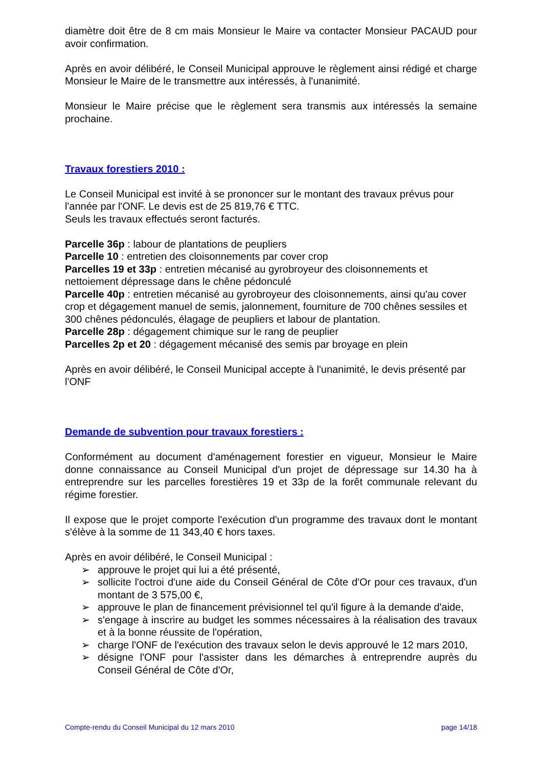diamètre doit être de 8 cm mais Monsieur le Maire va contacter Monsieur PACAUD pour avoir confirmation.
Après en avoir délibéré, le Conseil Municipal approuve le règlement ainsi rédigé et charge Monsieur le Maire de le transmettre aux intéressés, à l'unanimité.
Monsieur le Maire précise que le règlement sera transmis aux intéressés la semaine prochaine.
Travaux forestiers 2010 :
Le Conseil Municipal est invité à se prononcer sur le montant des travaux prévus pour l'année par l'ONF. Le devis est de 25 819,76 € TTC.
Seuls les travaux effectués seront facturés.
Parcelle 36p : labour de plantations de peupliers
Parcelle 10 : entretien des cloisonnements par cover crop
Parcelles 19 et 33p : entretien mécanisé au gyrobroyeur des cloisonnements et nettoiement dépressage dans le chêne pédonculé
Parcelle 40p : entretien mécanisé au gyrobroyeur des cloisonnements, ainsi qu'au cover crop et dégagement manuel de semis, jalonnement, fourniture de 700 chênes sessiles et 300 chênes pédonculés, élagage de peupliers et labour de plantation.
Parcelle 28p : dégagement chimique sur le rang de peuplier
Parcelles 2p et 20 : dégagement mécanisé des semis par broyage en plein
Après en avoir délibéré, le Conseil Municipal accepte à l'unanimité, le devis présenté par l'ONF
Demande de subvention pour travaux forestiers :
Conformément au document d'aménagement forestier en vigueur, Monsieur le Maire donne connaissance au Conseil Municipal d'un projet de dépressage sur 14.30 ha à entreprendre sur les parcelles forestières 19 et 33p de la forêt communale relevant du régime forestier.
Il expose que le projet comporte l'exécution d'un programme des travaux dont le montant s'élève à la somme de 11 343,40 € hors taxes.
Après en avoir délibéré, le Conseil Municipal :
➢ approuve le projet qui lui a été présenté,
➢ sollicite l'octroi d'une aide du Conseil Général de Côte d'Or pour ces travaux, d'un montant de 3 575,00 €,
➢ approuve le plan de financement prévisionnel tel qu'il figure à la demande d'aide,
➢ s'engage à inscrire au budget les sommes nécessaires à la réalisation des travaux et à la bonne réussite de l'opération,
➢ charge l'ONF de l'exécution des travaux selon le devis approuvé le 12 mars 2010,
➢ désigne l'ONF pour l'assister dans les démarches à entreprendre auprès du Conseil Général de Côte d'Or,
Compte-rendu du Conseil Municipal du 12 mars 2010 page 14/18